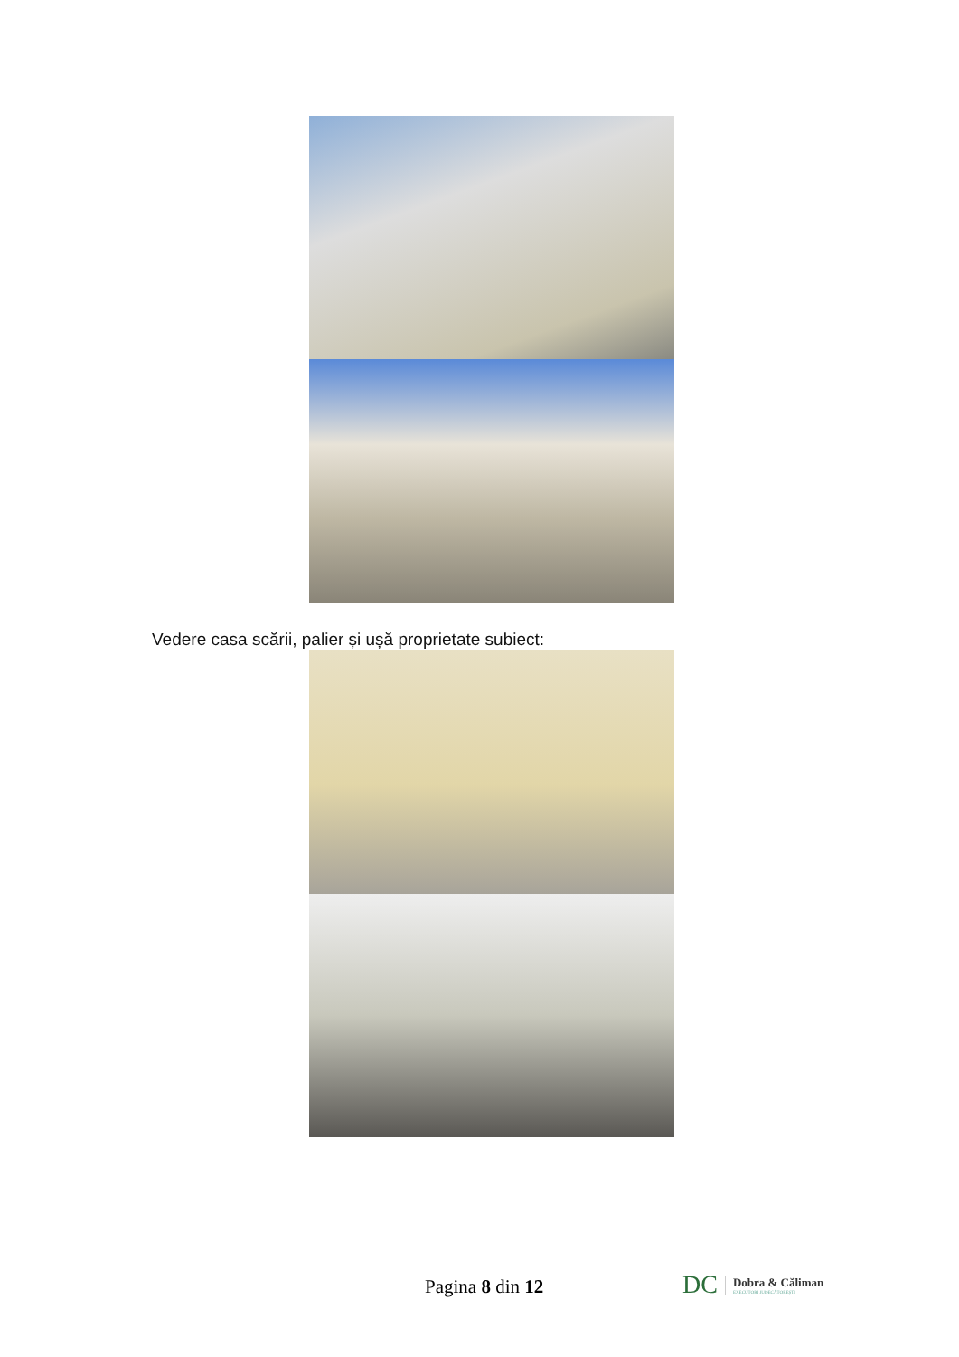Vedere casa scării, palier și ușă proprietate subiect:
Pagina 8 din 12
DC Dobra & Căliman
EXECUTORI JUDECĂTOREȘTI